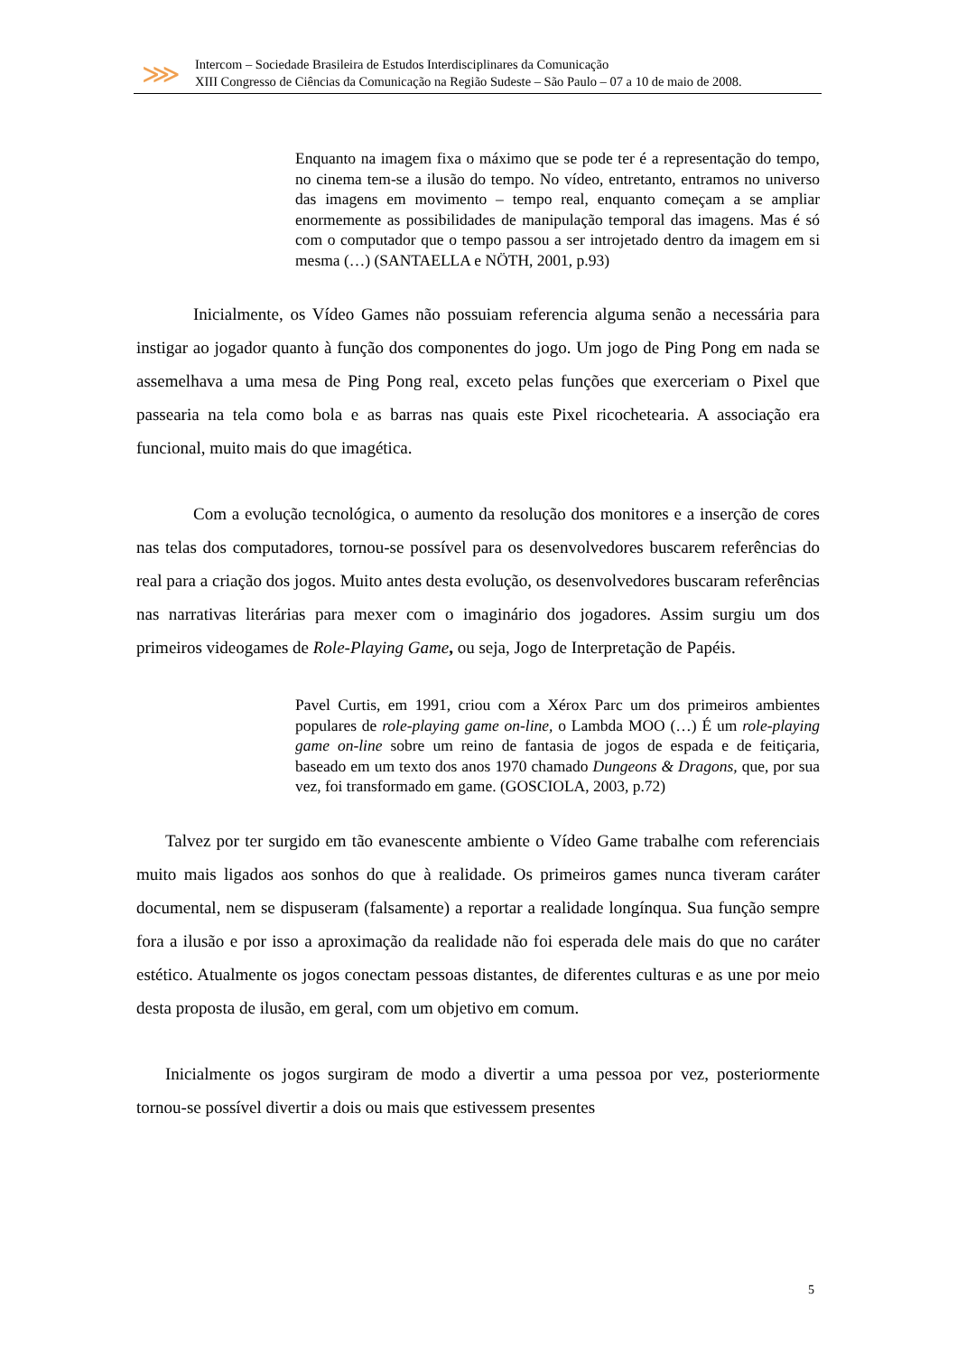⋙
Intercom – Sociedade Brasileira de Estudos Interdisciplinares da Comunicação
XIII Congresso de Ciências da Comunicação na Região Sudeste – São Paulo – 07 a 10 de maio de 2008.
Enquanto na imagem fixa o máximo que se pode ter é a representação do tempo, no cinema tem-se a ilusão do tempo. No vídeo, entretanto, entramos no universo das imagens em movimento – tempo real, enquanto começam a se ampliar enormemente as possibilidades de manipulação temporal das imagens. Mas é só com o computador que o tempo passou a ser introjetado dentro da imagem em si mesma (…) (SANTAELLA e NÖTH, 2001, p.93)
Inicialmente, os Vídeo Games não possuiam referencia alguma senão a necessária para instigar ao jogador quanto à função dos componentes do jogo. Um jogo de Ping Pong em nada se assemelhava a uma mesa de Ping Pong real, exceto pelas funções que exerceriam o Pixel que passearia na tela como bola e as barras nas quais este Pixel ricochetearia. A associação era funcional, muito mais do que imagética.
Com a evolução tecnológica, o aumento da resolução dos monitores e a inserção de cores nas telas dos computadores, tornou-se possível para os desenvolvedores buscarem referências do real para a criação dos jogos. Muito antes desta evolução, os desenvolvedores buscaram referências nas narrativas literárias para mexer com o imaginário dos jogadores. Assim surgiu um dos primeiros videogames de Role-Playing Game, ou seja, Jogo de Interpretação de Papéis.
Pavel Curtis, em 1991, criou com a Xérox Parc um dos primeiros ambientes populares de role-playing game on-line, o Lambda MOO (…) É um role-playing game on-line sobre um reino de fantasia de jogos de espada e de feitiçaria, baseado em um texto dos anos 1970 chamado Dungeons & Dragons, que, por sua vez, foi transformado em game. (GOSCIOLA, 2003, p.72)
Talvez por ter surgido em tão evanescente ambiente o Vídeo Game trabalhe com referenciais muito mais ligados aos sonhos do que à realidade. Os primeiros games nunca tiveram caráter documental, nem se dispuseram (falsamente) a reportar a realidade longínqua. Sua função sempre fora a ilusão e por isso a aproximação da realidade não foi esperada dele mais do que no caráter estético. Atualmente os jogos conectam pessoas distantes, de diferentes culturas e as une por meio desta proposta de ilusão, em geral, com um objetivo em comum.
Inicialmente os jogos surgiram de modo a divertir a uma pessoa por vez, posteriormente tornou-se possível divertir a dois ou mais que estivessem presentes
5